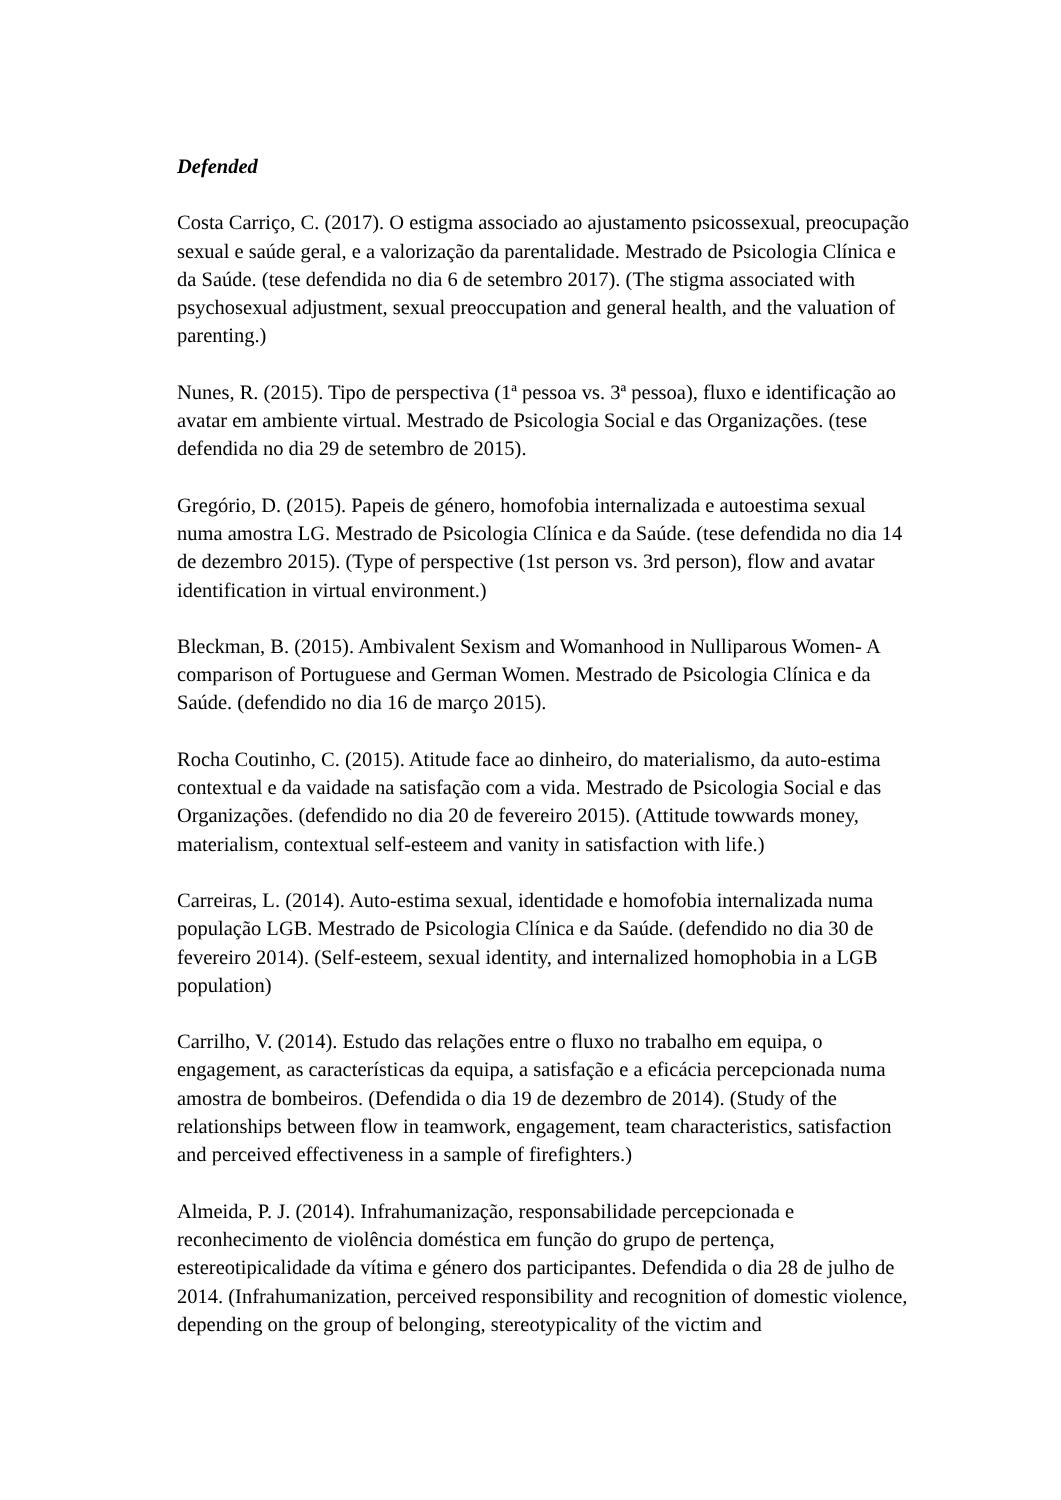Defended
Costa Carriço, C. (2017). O estigma associado ao ajustamento psicossexual, preocupação sexual e saúde geral, e a valorização da parentalidade. Mestrado de Psicologia Clínica e da Saúde. (tese defendida no dia 6 de setembro 2017). (The stigma associated with psychosexual adjustment, sexual preoccupation and general health, and the valuation of parenting.)
Nunes, R. (2015). Tipo de perspectiva (1ª pessoa vs. 3ª pessoa), fluxo e identificação ao avatar em ambiente virtual. Mestrado de Psicologia Social e das Organizações. (tese defendida no dia 29 de setembro de 2015).
Gregório, D. (2015). Papeis de género, homofobia internalizada e autoestima sexual numa amostra LG. Mestrado de Psicologia Clínica e da Saúde. (tese defendida no dia 14 de dezembro 2015). (Type of perspective (1st person vs. 3rd person), flow and avatar identification in virtual environment.)
Bleckman, B. (2015). Ambivalent Sexism and Womanhood in Nulliparous Women- A comparison of Portuguese and German Women. Mestrado de Psicologia Clínica e da Saúde. (defendido no dia 16 de março 2015).
Rocha Coutinho, C. (2015). Atitude face ao dinheiro, do materialismo, da auto-estima contextual e da vaidade na satisfação com a vida. Mestrado de Psicologia Social e das Organizações. (defendido no dia 20 de fevereiro 2015). (Attitude towwards money, materialism, contextual self-esteem and vanity in satisfaction with life.)
Carreiras, L. (2014). Auto-estima sexual, identidade e homofobia internalizada numa população LGB. Mestrado de Psicologia Clínica e da Saúde. (defendido no dia 30 de fevereiro 2014). (Self-esteem, sexual identity, and internalized homophobia in a LGB population)
Carrilho, V. (2014). Estudo das relações entre o fluxo no trabalho em equipa, o engagement, as características da equipa, a satisfação e a eficácia percepcionada numa amostra de bombeiros. (Defendida o dia 19 de dezembro de 2014). (Study of the relationships between flow in teamwork, engagement, team characteristics, satisfaction and perceived effectiveness in a sample of firefighters.)
Almeida, P. J. (2014). Infrahumanização, responsabilidade percepcionada e reconhecimento de violência doméstica em função do grupo de pertença, estereotipicalidade da vítima e género dos participantes. Defendida o dia 28 de julho de 2014. (Infrahumanization, perceived responsibility and recognition of domestic violence, depending on the group of belonging, stereotypicality of the victim and